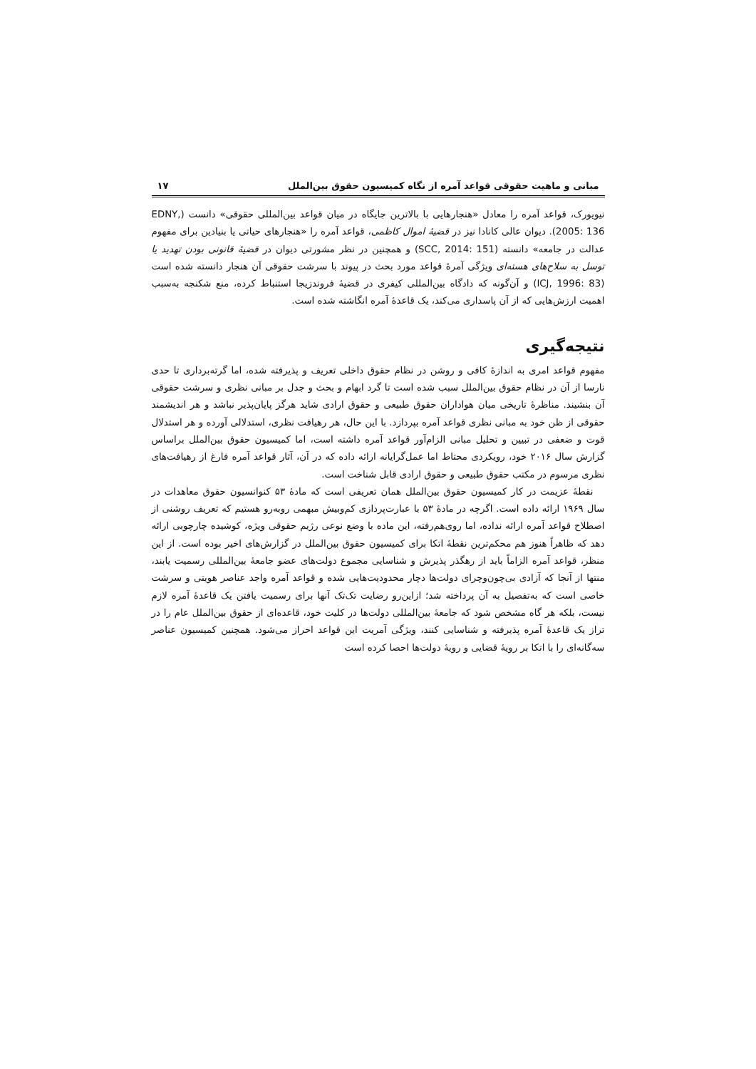مبانی و ماهیت حقوقی قواعد آمره از نگاه کمیسیون حقوق بین‌الملل ۱۷
نیویورک، قواعد آمره را معادل «هنجارهایی با بالاترین جایگاه در میان قواعد بین‌المللی حقوقی» دانست (EDNY, 2005: 136). دیوان عالی کانادا نیز در قضیهٔ اموال کاظمی، قواعد آمره را «هنجارهای حیاتی یا بنیادین برای مفهوم عدالت در جامعه» دانسته (SCC, 2014: 151) و همچنین در نظر مشورتی دیوان در قضیهٔ قانونی بودن تهدید یا توسل به سلاح‌های هسته‌ای ویژگی آمرهٔ قواعد مورد بحث در پیوند با سرشت حقوقی آن هنجار دانسته شده است (ICJ, 1996: 83) و آن‌گونه که دادگاه بین‌المللی کیفری در قضیهٔ فروندزیجا استنباط کرده، منع شکنجه به‌سبب اهمیت ارزش‌هایی که از آن پاسداری می‌کند، یک قاعدهٔ آمره انگاشته شده است.
نتیجه‌گیری
مفهوم قواعد امری به اندازهٔ کافی و روشن در نظام حقوق داخلی تعریف و پذیرفته شده، اما گرته‌برداری تا حدی نارسا از آن در نظام حقوق بین‌الملل سبب شده است تا گرد ابهام و بحث و جدل بر مبانی نظری و سرشت حقوقی آن بنشیند. مناظرهٔ تاریخی میان هواداران حقوق طبیعی و حقوق ارادی شاید هرگز پایان‌پذیر نباشد و هر اندیشمند حقوقی از ظن خود به مبانی نظری قواعد آمره بپردازد. با این حال، هر رهیافت نظری، استدلالی آورده و هر استدلال قوت و ضعفی در تبیین و تحلیل مبانی الزام‌آور قواعد آمره داشته است، اما کمیسیون حقوق بین‌الملل براساس گزارش سال ۲۰۱۶ خود، رویکردی محتاط اما عمل‌گرایانه ارائه داده که در آن، آثار قواعد آمره فارغ از رهیافت‌های نظری مرسوم در مکتب حقوق طبیعی و حقوق ارادی قابل شناخت است.
نقطهٔ عزیمت در کار کمیسیون حقوق بین‌الملل همان تعریفی است که مادهٔ ۵۳ کنوانسیون حقوق معاهدات در سال ۱۹۶۹ ارائه داده است. اگرچه در مادهٔ ۵۳ با عبارت‌پردازی کم‌وبیش مبهمی روبه‌رو هستیم که تعریف روشنی از اصطلاح قواعد آمره ارائه نداده، اما روی‌هم‌رفته، این ماده با وضع نوعی رژیم حقوقی ویژه، کوشیده چارچوبی ارائه دهد که ظاهراً هنوز هم محکم‌ترین نقطهٔ اتکا برای کمیسیون حقوق بین‌الملل در گزارش‌های اخیر بوده است. از این منظر، قواعد آمره الزاماً باید از رهگذر پذیرش و شناسایی مجموع دولت‌های عضو جامعهٔ بین‌المللی رسمیت یابند، منتها از آنجا که آزادی بی‌چون‌وچرای دولت‌ها دچار محدودیت‌هایی شده و قواعد آمره واجد عناصر هویتی و سرشت خاصی است که به‌تفصیل به آن پرداخته شد؛ ازاین‌رو رضایت تک‌تک آنها برای رسمیت یافتن یک قاعدهٔ آمره لازم نیست، بلکه هر گاه مشخص شود که جامعهٔ بین‌المللی دولت‌ها در کلیت خود، قاعده‌ای از حقوق بین‌الملل عام را در تراز یک قاعدهٔ آمره پذیرفته و شناسایی کنند، ویژگی آمریت این قواعد احراز می‌شود. همچنین کمیسیون عناصر سه‌گانه‌ای را با اتکا بر رویهٔ قضایی و رویهٔ دولت‌ها احصا کرده است